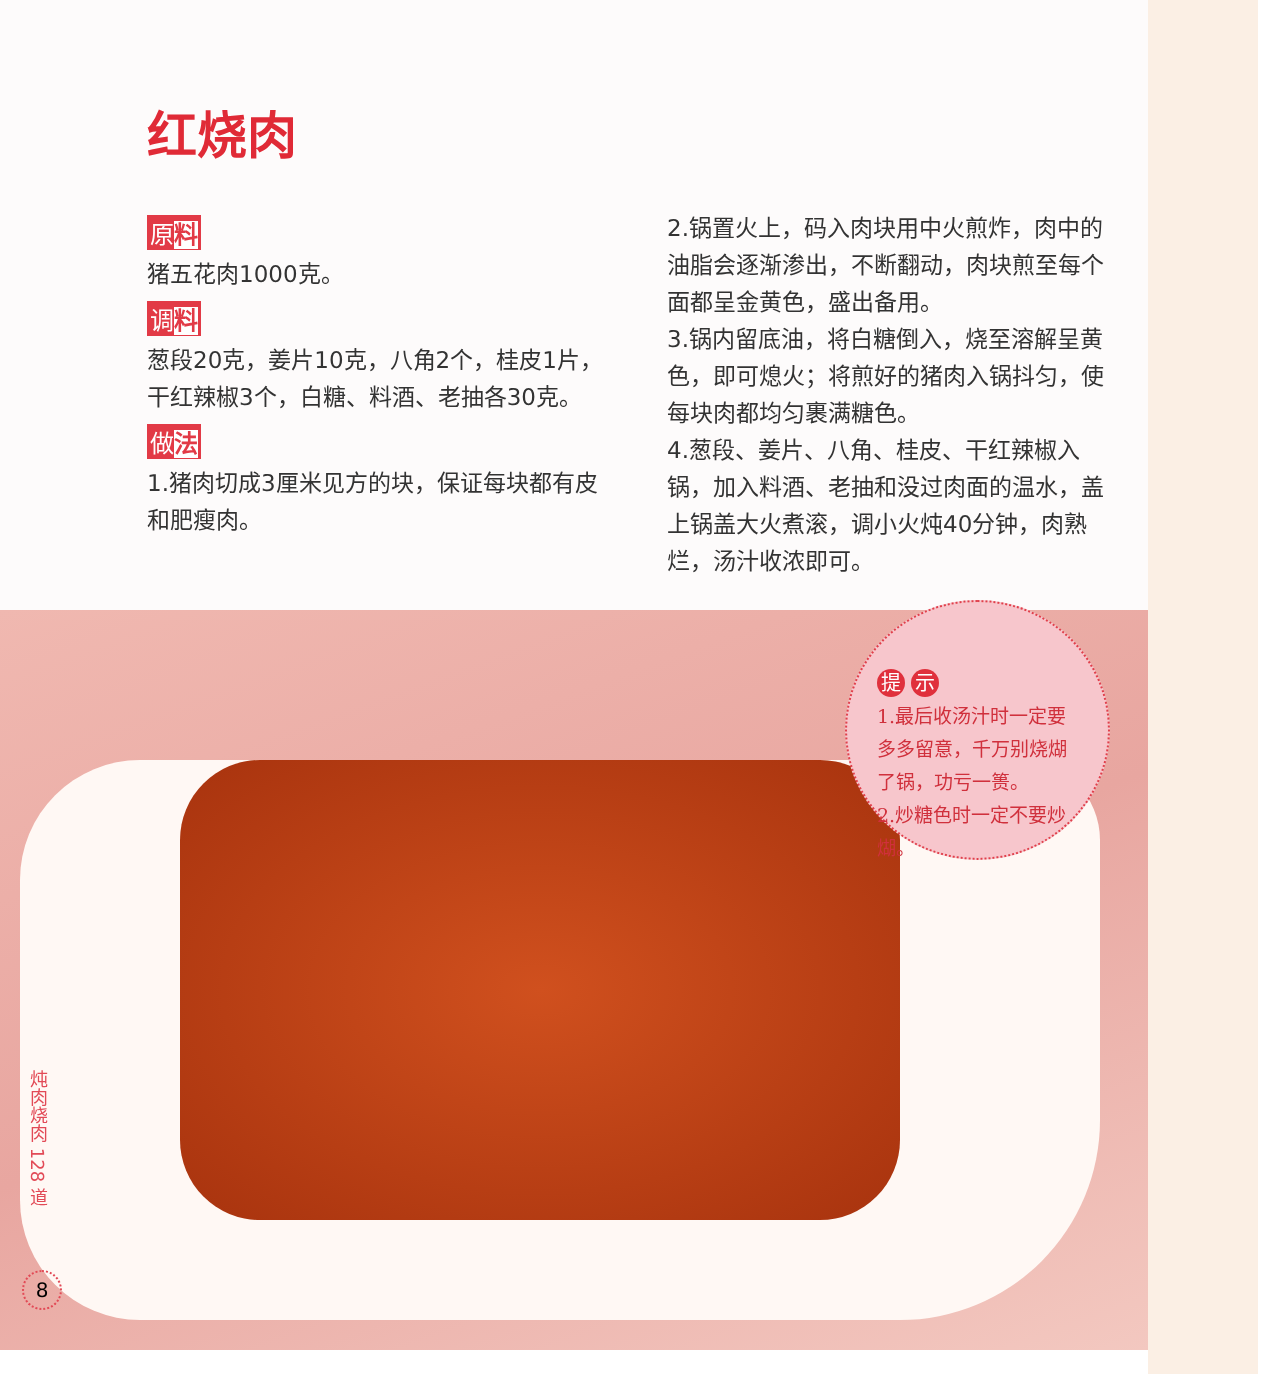红烧肉
原料
猪五花肉1000克。
调料
葱段20克，姜片10克，八角2个，桂皮1片，干红辣椒3个，白糖、料酒、老抽各30克。
做法
1.猪肉切成3厘米见方的块，保证每块都有皮和肥瘦肉。
2.锅置火上，码入肉块用中火煎炸，肉中的油脂会逐渐渗出，不断翻动，肉块煎至每个面都呈金黄色，盛出备用。
3.锅内留底油，将白糖倒入，烧至溶解呈黄色，即可熄火；将煎好的猪肉入锅抖匀，使每块肉都均匀裹满糖色。
4.葱段、姜片、八角、桂皮、干红辣椒入锅，加入料酒、老抽和没过肉面的温水，盖上锅盖大火煮滚，调小火炖40分钟，肉熟烂，汤汁收浓即可。
提 示
1.最后收汤汁时一定要多多留意，千万别烧煳了锅，功亏一篑。
2.炒糖色时一定不要炒煳。
炖肉烧肉 128 道
8